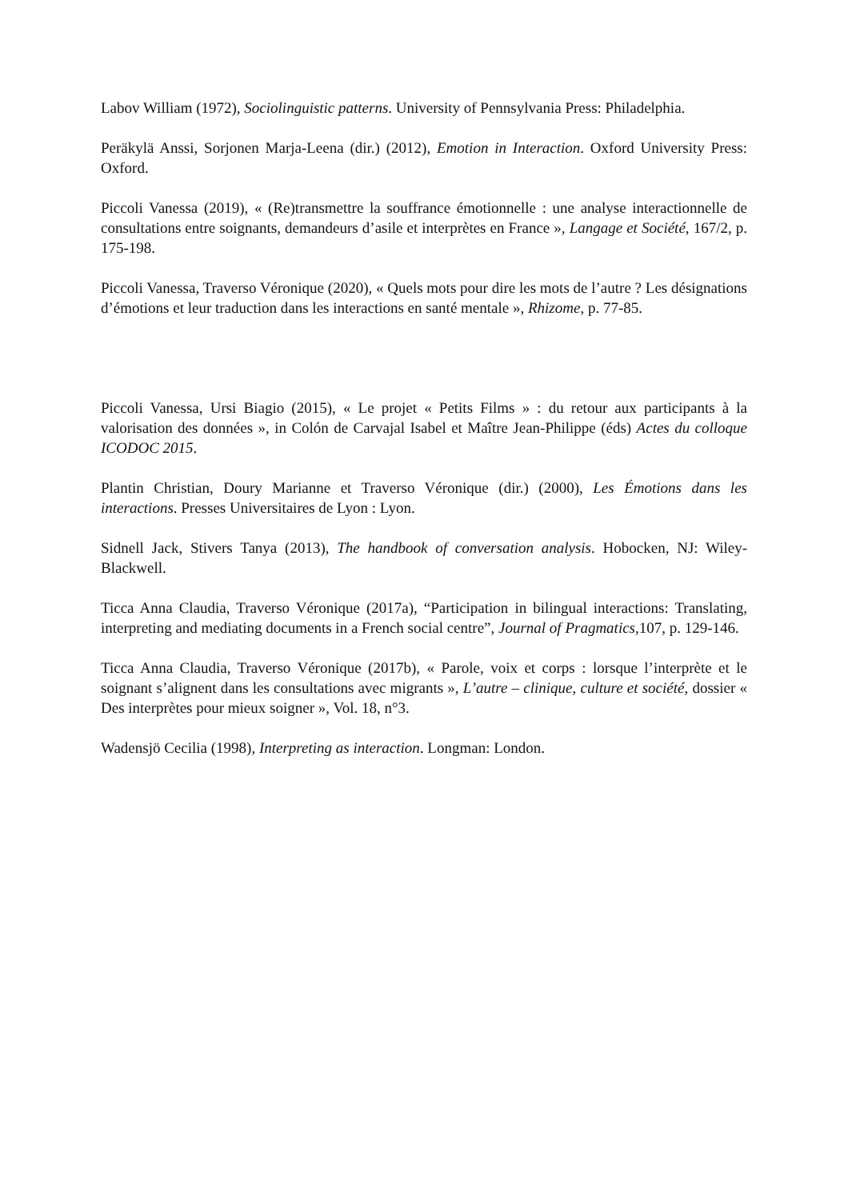Labov William (1972), Sociolinguistic patterns. University of Pennsylvania Press: Philadelphia.
Peräkylä Anssi, Sorjonen Marja-Leena (dir.) (2012), Emotion in Interaction. Oxford University Press: Oxford.
Piccoli Vanessa (2019), « (Re)transmettre la souffrance émotionnelle : une analyse interactionnelle de consultations entre soignants, demandeurs d’asile et interprètes en France », Langage et Société, 167/2, p. 175-198.
Piccoli Vanessa, Traverso Véronique (2020), « Quels mots pour dire les mots de l’autre ? Les désignations d’émotions et leur traduction dans les interactions en santé mentale », Rhizome, p. 77-85.
Piccoli Vanessa, Ursi Biagio (2015), « Le projet « Petits Films » : du retour aux participants à la valorisation des données », in Colón de Carvajal Isabel et Maître Jean-Philippe (éds) Actes du colloque ICODOC 2015.
Plantin Christian, Doury Marianne et Traverso Véronique (dir.) (2000), Les Émotions dans les interactions. Presses Universitaires de Lyon : Lyon.
Sidnell Jack, Stivers Tanya (2013), The handbook of conversation analysis. Hobocken, NJ: Wiley-Blackwell.
Ticca Anna Claudia, Traverso Véronique (2017a), “Participation in bilingual interactions: Translating, interpreting and mediating documents in a French social centre”, Journal of Pragmatics,107, p. 129-146.
Ticca Anna Claudia, Traverso Véronique (2017b), « Parole, voix et corps : lorsque l’interprète et le soignant s’alignent dans les consultations avec migrants », L’autre – clinique, culture et société, dossier « Des interprètes pour mieux soigner », Vol. 18, n°3.
Wadensjö Cecilia (1998), Interpreting as interaction. Longman: London.